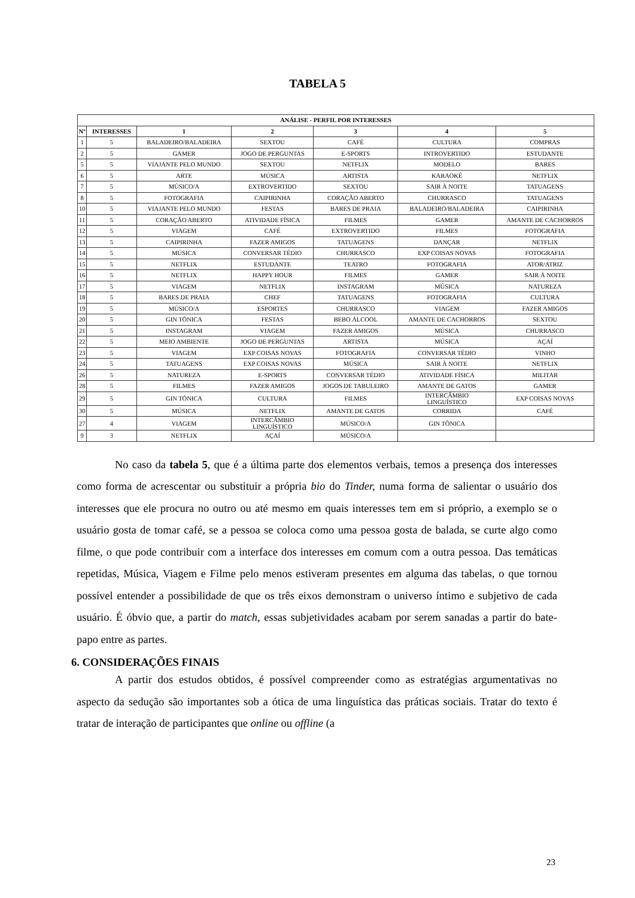TABELA 5
| ANÁLISE - PERFIL POR INTERESSES | | | | | | |
| --- | --- | --- | --- | --- | --- | --- |
| Nº | INTERESSES | 1 | 2 | 3 | 4 | 5 |
| 1 | 5 | BALADEIRO/BALADEIRA | SEXTOU | CAFÉ | CULTURA | COMPRAS |
| 2 | 5 | GAMER | JOGO DE PERGUNTAS | E-SPORTS | INTROVERTIDO | ESTUDANTE |
| 5 | 5 | VIAJANTE PELO MUNDO | SEXTOU | NETFLIX | MODELO | BARES |
| 6 | 5 | ARTE | MÚSICA | ARTISTA | KARAOKÊ | NETFLIX |
| 7 | 5 | MÚSICO/A | EXTROVERTIDO | SEXTOU | SAIR À NOITE | TATUAGENS |
| 8 | 5 | FOTOGRAFIA | CAIPIRINHA | CORAÇÃO ABERTO | CHURRASCO | TATUAGENS |
| 10 | 5 | VIAJANTE PELO MUNDO | FESTAS | BARES DE PRAIA | BALADEIRO/BALADEIRA | CAIPIRINHA |
| 11 | 5 | CORAÇÃO ABERTO | ATIVIDADE FÍSICA | FILMES | GAMER | AMANTE DE CACHORROS |
| 12 | 5 | VIAGEM | CAFÉ | EXTROVERTIDO | FILMES | FOTOGRAFIA |
| 13 | 5 | CAIPIRINHA | FAZER AMIGOS | TATUAGENS | DANÇAR | NETFLIX |
| 14 | 5 | MÚSICA | CONVERSAR TÉDIO | CHURRASCO | EXP COISAS NOVAS | FOTOGRAFIA |
| 15 | 5 | NETFLIX | ESTUDANTE | TEATRO | FOTOGRAFIA | ATOR/ATRIZ |
| 16 | 5 | NETFLIX | HAPPY HOUR | FILMES | GAMER | SAIR À NOITE |
| 17 | 5 | VIAGEM | NETFLIX | INSTAGRAM | MÚSICA | NATUREZA |
| 18 | 5 | BARES DE PRAIA | CHEF | TATUAGENS | FOTOGRAFIA | CULTURA |
| 19 | 5 | MÚSICO/A | ESPORTES | CHURRASCO | VIAGEM | FAZER AMIGOS |
| 20 | 5 | GIN TÔNICA | FESTAS | BEBO ÁLCOOL | AMANTE DE CACHORROS | SEXTOU |
| 21 | 5 | INSTAGRAM | VIAGEM | FAZER AMIGOS | MÚSICA | CHURRASCO |
| 22 | 5 | MEIO AMBIENTE | JOGO DE PERGUNTAS | ARTISTA | MÚSICA | AÇAÍ |
| 23 | 5 | VIAGEM | EXP COISAS NOVAS | FOTOGRAFIA | CONVERSAR TÉDIO | VINHO |
| 24 | 5 | TATUAGENS | EXP COISAS NOVAS | MÚSICA | SAIR À NOITE | NETFLIX |
| 26 | 5 | NATUREZA | E-SPORTS | CONVERSAR TÉDIO | ATIVIDADE FÍSICA | MILITAR |
| 28 | 5 | FILMES | FAZER AMIGOS | JOGOS DE TABULEIRO | AMANTE DE GATOS | GAMER |
| 29 | 5 | GIN TÔNICA | CULTURA | FILMES | INTERCÂMBIO LINGUÍSTICO | EXP COISAS NOVAS |
| 30 | 5 | MÚSICA | NETFLIX | AMANTE DE GATOS | CORRIDA | CAFÉ |
| 27 | 4 | VIAGEM | INTERCÂMBIO LINGUÍSTICO | MÚSICO/A | GIN TÔNICA | |
| 9 | 3 | NETFLIX | AÇAÍ | MÚSICO/A | | |
No caso da tabela 5, que é a última parte dos elementos verbais, temos a presença dos interesses como forma de acrescentar ou substituir a própria bio do Tinder, numa forma de salientar o usuário dos interesses que ele procura no outro ou até mesmo em quais interesses tem em si próprio, a exemplo se o usuário gosta de tomar café, se a pessoa se coloca como uma pessoa gosta de balada, se curte algo como filme, o que pode contribuir com a interface dos interesses em comum com a outra pessoa. Das temáticas repetidas, Música, Viagem e Filme pelo menos estiveram presentes em alguma das tabelas, o que tornou possível entender a possibilidade de que os três eixos demonstram o universo íntimo e subjetivo de cada usuário. É óbvio que, a partir do match, essas subjetividades acabam por serem sanadas a partir do bate-papo entre as partes.
6. CONSIDERAÇÕES FINAIS
A partir dos estudos obtidos, é possível compreender como as estratégias argumentativas no aspecto da sedução são importantes sob a ótica de uma linguística das práticas sociais. Tratar do texto é tratar de interação de participantes que online ou offline (a
23